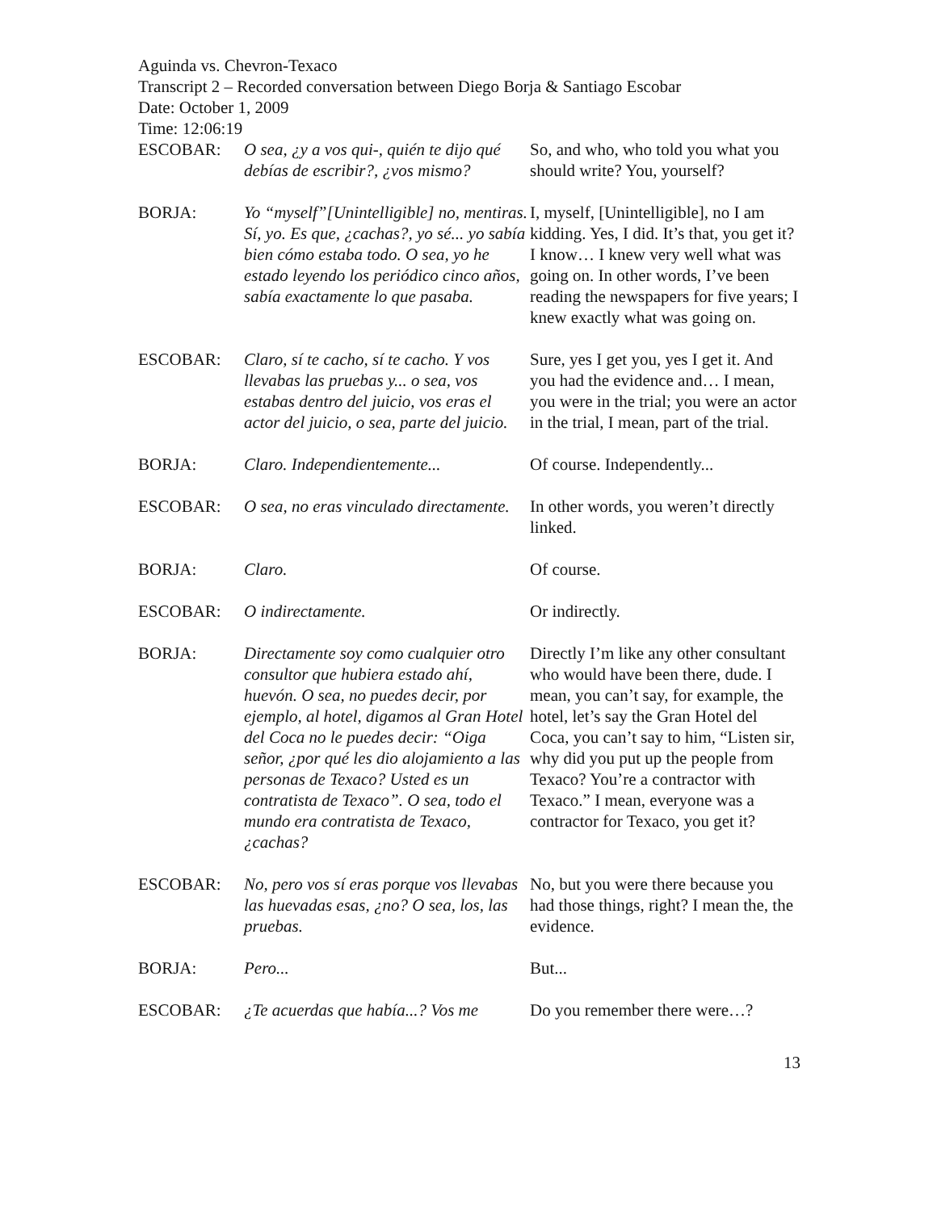Aguinda vs. Chevron-Texaco
Transcript 2 – Recorded conversation between Diego Borja & Santiago Escobar
Date: October 1, 2009
Time: 12:06:19
| ESCOBAR: | O sea, ¿y a vos qui-, quién te dijo qué debías de escribir?, ¿vos mismo? | So, and who, who told you what you should write? You, yourself? |
| BORJA: | Yo “myself”[Unintelligible] no, mentiras. Sí, yo. Es que, ¿cachas?, yo sé... yo sabía bien cómo estaba todo. O sea, yo he estado leyendo los periódico cinco años, sabía exactamente lo que pasaba. | I, myself, [Unintelligible], no I am kidding. Yes, I did. It’s that, you get it? I know… I knew very well what was going on. In other words, I’ve been reading the newspapers for five years; I knew exactly what was going on. |
| ESCOBAR: | Claro, sí te cacho, sí te cacho. Y vos llevabas las pruebas y... o sea, vos estabas dentro del juicio, vos eras el actor del juicio, o sea, parte del juicio. | Sure, yes I get you, yes I get it. And you had the evidence and… I mean, you were in the trial; you were an actor in the trial, I mean, part of the trial. |
| BORJA: | Claro. Independientemente... | Of course. Independently... |
| ESCOBAR: | O sea, no eras vinculado directamente. | In other words, you weren’t directly linked. |
| BORJA: | Claro. | Of course. |
| ESCOBAR: | O indirectamente. | Or indirectly. |
| BORJA: | Directamente soy como cualquier otro consultor que hubiera estado ahí, huevón. O sea, no puedes decir, por ejemplo, al hotel, digamos al Gran Hotel del Coca no le puedes decir: “Oiga señor, ¿por qué les dio alojamiento a las personas de Texaco? Usted es un contratista de Texaco”. O sea, todo el mundo era contratista de Texaco, ¿cachas? | Directly I’m like any other consultant who would have been there, dude. I mean, you can’t say, for example, the hotel, let’s say the Gran Hotel del Coca, you can’t say to him, “Listen sir, why did you put up the people from Texaco? You’re a contractor with Texaco.” I mean, everyone was a contractor for Texaco, you get it? |
| ESCOBAR: | No, pero vos sí eras porque vos llevabas las huevadas esas, ¿no? O sea, los, las pruebas. | No, but you were there because you had those things, right? I mean the, the evidence. |
| BORJA: | Pero... | But... |
| ESCOBAR: | ¿Te acuerdas que había...? Vos me | Do you remember there were…? |
13